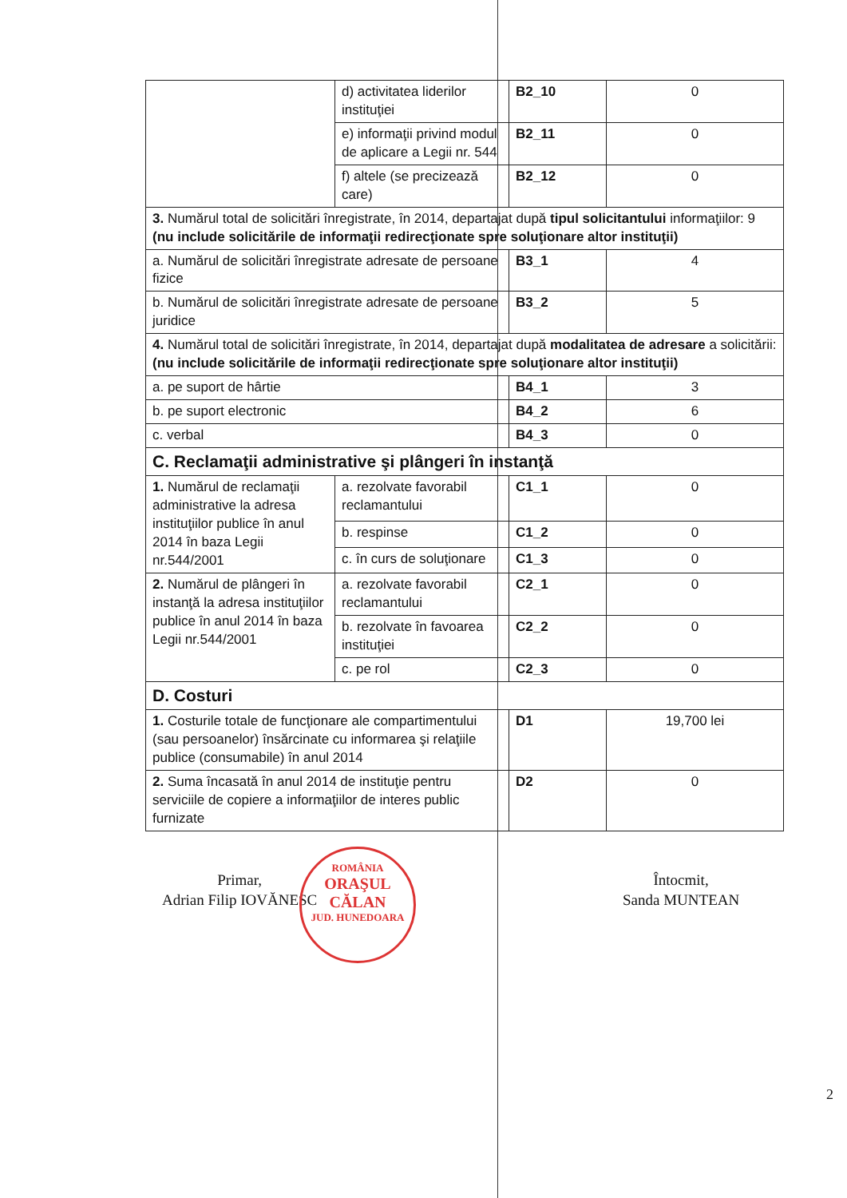| | d) activitatea liderilor instituţiei | B2_10 | 0 |
| | e) informaţii privind modul de aplicare a Legii nr. 544 | B2_11 | 0 |
| | f) altele (se precizează care) | B2_12 | 0 |
| 3. Numărul total de solicitări înregistrate, în 2014, departajat după tipul solicitantului informaţiilor: 9 (nu include solicitările de informaţii redirecţionate spre soluţionare altor instituţii) | | | |
| a. Numărul de solicitări înregistrate adresate de persoane fizice | | B3_1 | 4 |
| b. Numărul de solicitări înregistrate adresate de persoane juridice | | B3_2 | 5 |
| 4. Numărul total de solicitări înregistrate, în 2014, departajat după modalitatea de adresare a solicitării: (nu include solicitările de informaţii redirecţionate spre soluţionare altor instituţii) | | | |
| a. pe suport de hârtie | | B4_1 | 3 |
| b. pe suport electronic | | B4_2 | 6 |
| c. verbal | | B4_3 | 0 |
| C. Reclamaţii administrative şi plângeri în instanţă | | | |
| 1. Numărul de reclamaţii administrative la adresa instituţiilor publice în anul 2014 în baza Legii nr.544/2001 | a. rezolvate favorabil reclamantului | C1_1 | 0 |
| | b. respinse | C1_2 | 0 |
| | c. în curs de soluţionare | C1_3 | 0 |
| 2. Numărul de plângeri în instanţă la adresa instituţiilor publice în anul 2014 în baza Legii nr.544/2001 | a. rezolvate favorabil reclamantului | C2_1 | 0 |
| | b. rezolvate în favoarea instituţiei | C2_2 | 0 |
| | c. pe rol | C2_3 | 0 |
| D. Costuri | | | |
| 1. Costurile totale de funcţionare ale compartimentului (sau persoanelor) însărcinate cu informarea şi relaţiile publice (consumabile) în anul 2014 | | D1 | 19,700 lei |
| 2. Suma încasată în anul 2014 de instituţie pentru serviciile de copiere a informaţiilor de interes public furnizate | | D2 | 0 |
Primar,
Adrian Filip IOVĂNESC
ROMÂNIA
ORAŞUL
CĂLAN
JUD. HUNEDOARA
Întocmit,
Sanda MUNTEAN
2